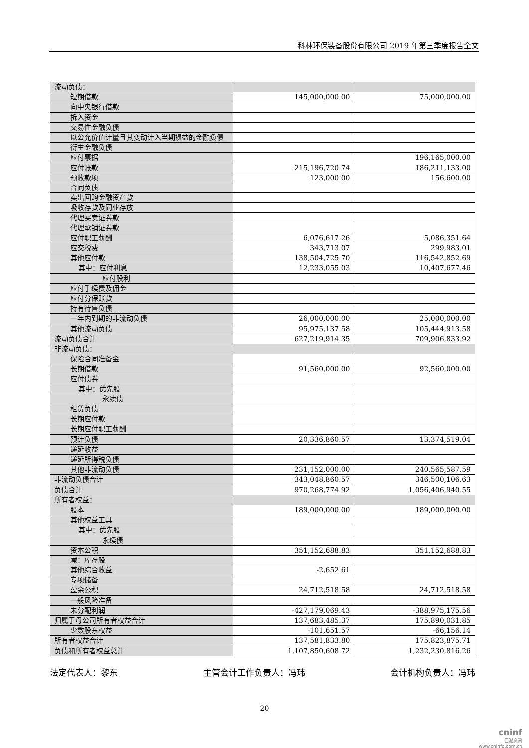科林环保装备股份有限公司 2019 年第三季度报告全文
| 流动负债： | | |
| 短期借款 | 145,000,000.00 | 75,000,000.00 |
| 向中央银行借款 | | |
| 拆入资金 | | |
| 交易性金融负债 | | |
| 以公允价值计量且其变动计入当期损益的金融负债 | | |
| 衍生金融负债 | | |
| 应付票据 | | 196,165,000.00 |
| 应付账款 | 215,196,720.74 | 186,211,133.00 |
| 预收款项 | 123,000.00 | 156,600.00 |
| 合同负债 | | |
| 卖出回购金融资产款 | | |
| 吸收存款及同业存放 | | |
| 代理买卖证券款 | | |
| 代理承销证券款 | | |
| 应付职工薪酬 | 6,076,617.26 | 5,086,351.64 |
| 应交税费 | 343,713.07 | 299,983.01 |
| 其他应付款 | 138,504,725.70 | 116,542,852.69 |
| 其中：应付利息 | 12,233,055.03 | 10,407,677.46 |
| 应付股利 | | |
| 应付手续费及佣金 | | |
| 应付分保账款 | | |
| 持有待售负债 | | |
| 一年内到期的非流动负债 | 26,000,000.00 | 25,000,000.00 |
| 其他流动负债 | 95,975,137.58 | 105,444,913.58 |
| 流动负债合计 | 627,219,914.35 | 709,906,833.92 |
| 非流动负债： | | |
| 保险合同准备金 | | |
| 长期借款 | 91,560,000.00 | 92,560,000.00 |
| 应付债券 | | |
| 其中：优先股 | | |
| 永续债 | | |
| 租赁负债 | | |
| 长期应付款 | | |
| 长期应付职工薪酬 | | |
| 预计负债 | 20,336,860.57 | 13,374,519.04 |
| 递延收益 | | |
| 递延所得税负债 | | |
| 其他非流动负债 | 231,152,000.00 | 240,565,587.59 |
| 非流动负债合计 | 343,048,860.57 | 346,500,106.63 |
| 负债合计 | 970,268,774.92 | 1,056,406,940.55 |
| 所有者权益： | | |
| 股本 | 189,000,000.00 | 189,000,000.00 |
| 其他权益工具 | | |
| 其中：优先股 | | |
| 永续债 | | |
| 资本公积 | 351,152,688.83 | 351,152,688.83 |
| 减：库存股 | | |
| 其他综合收益 | -2,652.61 | |
| 专项储备 | | |
| 盈余公积 | 24,712,518.58 | 24,712,518.58 |
| 一般风险准备 | | |
| 未分配利润 | -427,179,069.43 | -388,975,175.56 |
| 归属于母公司所有者权益合计 | 137,683,485.37 | 175,890,031.85 |
| 少数股东权益 | -101,651.57 | -66,156.14 |
| 所有者权益合计 | 137,581,833.80 | 175,823,875.71 |
| 负债和所有者权益总计 | 1,107,850,608.72 | 1,232,230,816.26 |
法定代表人：黎东 主管会计工作负责人：冯玮 会计机构负责人：冯玮
20
cninf
巨潮资讯
www.cninfo.com.cn